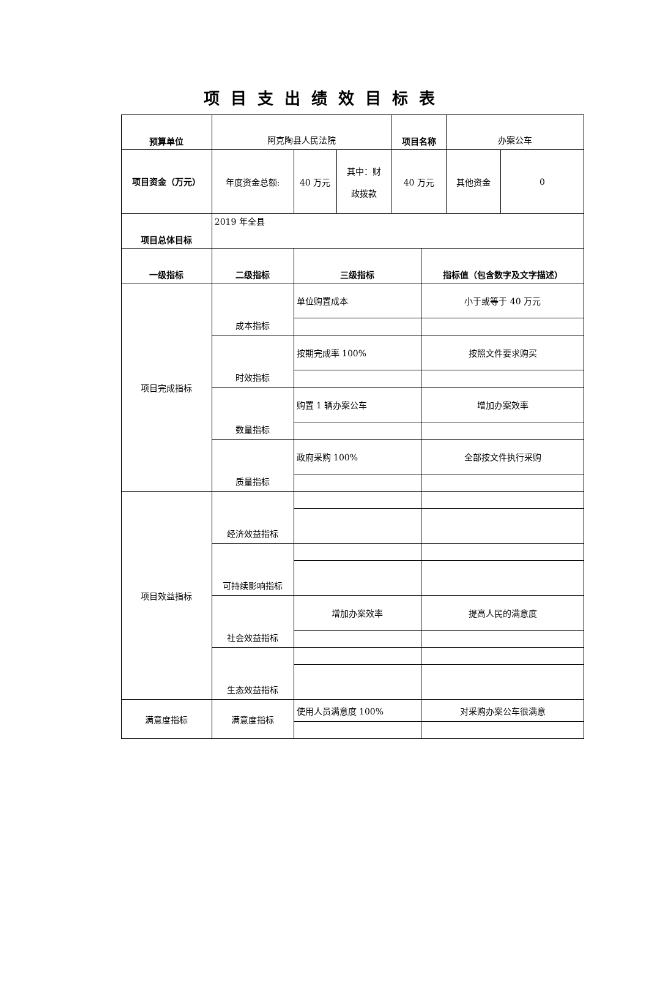项目支出绩效目标表
| 预算单位 | 阿克陶县人民法院 | | | 项目名称 | 办案公车 | |
| 项目资金（万元） | 年度资金总额: | 40 万元 | 其中：财 政拨款 | 40 万元 | 其他资金 | 0 |
| 项目总体目标 | 2019 年全县 | | | | | |
| 一级指标 | 二级指标 | 三级指标 | 指标值（包含数字及文字描述） |
| 项目完成指标 | 成本指标 | 单位购置成本 | 小于或等于 40 万元 |
| | 时效指标 | 按期完成率 100% | 按照文件要求购买 |
| | 数量指标 | 购置 1 辆办案公车 | 增加办案效率 |
| | 质量指标 | 政府采购 100% | 全部按文件执行采购 |
| 项目效益指标 | 经济效益指标 | | |
| | 可持续影响指标 | | |
| | 社会效益指标 | 增加办案效率 | 提高人民的满意度 |
| | 生态效益指标 | | |
| 满意度指标 | 满意度指标 | 使用人员满意度 100% | 对采购办案公车很满意 |